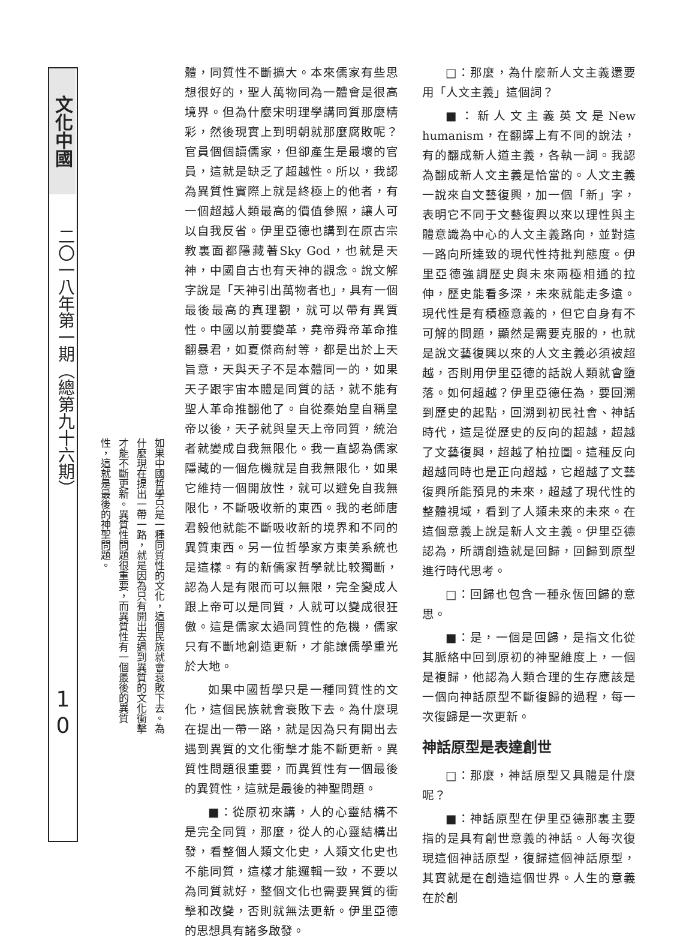文化中國
二〇一八年第一期（總第九十六期）
1
0
如果中國哲學只是一種同質性的文化，這個民族就會衰敗下去。為什麼現在提出一帶一路，就是因為只有開出去遇到異質的文化衝擊才能不斷更新。異質性問題很重要，而異質性有一個最後的異質性，這就是最後的神聖問題。
體，同質性不斷擴大。本來儒家有些思想很好的，聖人萬物同為一體會是很高境界。但為什麼宋明理學講同質那麼精彩，然後現實上到明朝就那麼腐敗呢？官員個個讀儒家，但卻產生是最壞的官員，這就是缺乏了超越性。所以，我認為異質性實際上就是終極上的他者，有一個超越人類最高的價值參照，讓人可以自我反省。伊里亞德也講到在原古宗教裏面都隱藏著Sky God，也就是天神，中國自古也有天神的觀念。說文解字說是「天神引出萬物者也」，具有一個最後最高的真理觀，就可以帶有異質性。中國以前要變革，堯帝舜帝革命推翻暴君，如夏傑商紂等，都是出於上天旨意，天與天子不是本體同一的，如果天子跟宇宙本體是同質的話，就不能有聖人革命推翻他了。自從秦始皇自稱皇帝以後，天子就與皇天上帝同質，統治者就變成自我無限化。我一直認為儒家隱藏的一個危機就是自我無限化，如果它維持一個開放性，就可以避免自我無限化，不斷吸收新的東西。我的老師唐君毅他就能不斷吸收新的境界和不同的異質東西。另一位哲學家方東美系統也是這樣。有的新儒家哲學就比較獨斷，認為人是有限而可以無限，完全變成人跟上帝可以是同質，人就可以變成很狂傲。這是儒家太過同質性的危機，儒家只有不斷地創造更新，才能讓儒學重光於大地。
如果中國哲學只是一種同質性的文化，這個民族就會衰敗下去。為什麼現在提出一帶一路，就是因為只有開出去遇到異質的文化衝擊才能不斷更新。異質性問題很重要，而異質性有一個最後的異質性，這就是最後的神聖問題。
■：從原初來講，人的心靈結構不是完全同質，那麼，從人的心靈結構出發，看整個人類文化史，人類文化史也不能同質，這樣才能邏輯一致，不要以為同質就好，整個文化也需要異質的衝擊和改變，否則就無法更新。伊里亞德的思想具有諸多啟發。
□：那麼，為什麼新人文主義還要用「人文主義」這個詞？
■：新人文主義英文是New humanism，在翻譯上有不同的說法，有的翻成新人道主義，各執一詞。我認為翻成新人文主義是恰當的。人文主義一說來自文藝復興，加一個「新」字，表明它不同于文藝復興以來以理性與主體意識為中心的人文主義路向，並對這一路向所達致的現代性持批判態度。伊里亞德強調歷史與未來兩極相通的拉伸，歷史能看多深，未來就能走多遠。現代性是有積極意義的，但它自身有不可解的問題，顯然是需要克服的，也就是說文藝復興以來的人文主義必須被超越，否則用伊里亞德的話說人類就會墮落。如何超越？伊里亞德任為，要回溯到歷史的起點，回溯到初民社會、神話時代，這是從歷史的反向的超越，超越了文藝復興，超越了柏拉圖。這種反向超越同時也是正向超越，它超越了文藝復興所能預見的未來，超越了現代性的整體視域，看到了人類未來的未來。在這個意義上說是新人文主義。伊里亞德認為，所謂創造就是回歸，回歸到原型進行時代思考。
□：回歸也包含一種永恆回歸的意思。
■：是，一個是回歸，是指文化從其脈絡中回到原初的神聖維度上，一個是複歸，他認為人類合理的生存應該是一個向神話原型不斷復歸的過程，每一次復歸是一次更新。
神話原型是表達創世
□：那麼，神話原型又具體是什麼呢？
■：神話原型在伊里亞德那裏主要指的是具有創世意義的神話。人每次復現這個神話原型，復歸這個神話原型，其實就是在創造這個世界。人生的意義在於創